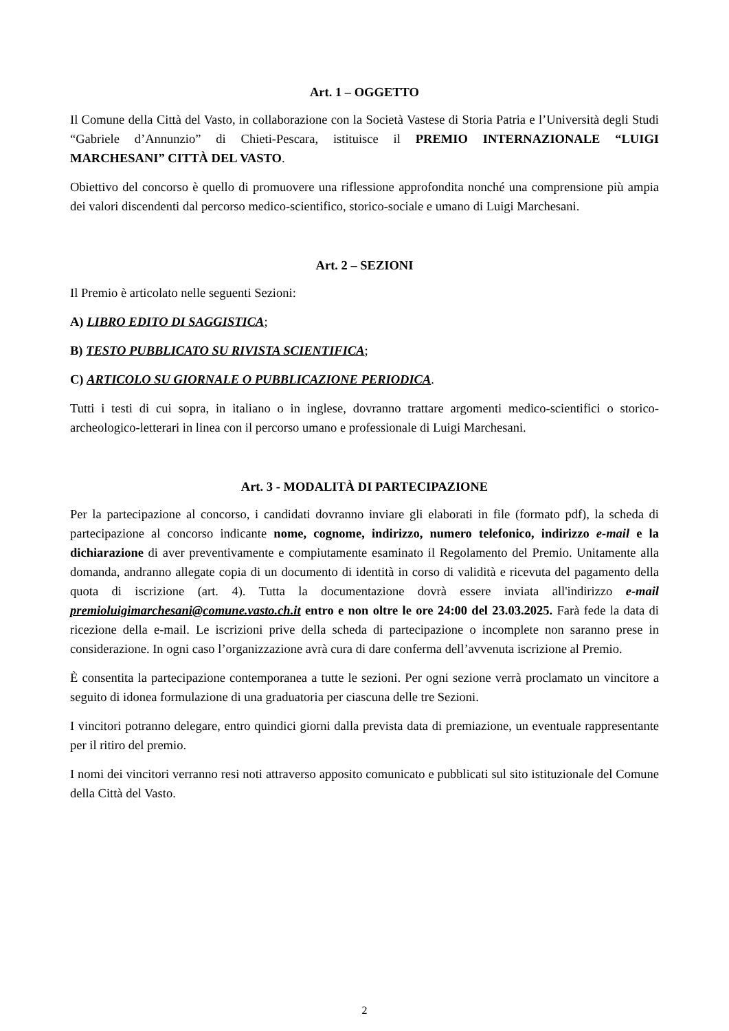Art. 1 – OGGETTO
Il Comune della Città del Vasto, in collaborazione con la Società Vastese di Storia Patria e l’Università degli Studi “Gabriele d’Annunzio” di Chieti-Pescara, istituisce il PREMIO INTERNAZIONALE “LUIGI MARCHESANI” CITTÀ DEL VASTO.
Obiettivo del concorso è quello di promuovere una riflessione approfondita nonché una comprensione più ampia dei valori discendenti dal percorso medico-scientifico, storico-sociale e umano di Luigi Marchesani.
Art. 2 – SEZIONI
Il Premio è articolato nelle seguenti Sezioni:
A) LIBRO EDITO DI SAGGISTICA;
B) TESTO PUBBLICATO SU RIVISTA SCIENTIFICA;
C) ARTICOLO SU GIORNALE O PUBBLICAZIONE PERIODICA.
Tutti i testi di cui sopra, in italiano o in inglese, dovranno trattare argomenti medico-scientifici o storico-archeologico-letterari in linea con il percorso umano e professionale di Luigi Marchesani.
Art. 3 - MODALITÀ DI PARTECIPAZIONE
Per la partecipazione al concorso, i candidati dovranno inviare gli elaborati in file (formato pdf), la scheda di partecipazione al concorso indicante nome, cognome, indirizzo, numero telefonico, indirizzo e-mail e la dichiarazione di aver preventivamente e compiutamente esaminato il Regolamento del Premio. Unitamente alla domanda, andranno allegate copia di un documento di identità in corso di validità e ricevuta del pagamento della quota di iscrizione (art. 4). Tutta la documentazione dovrà essere inviata all'indirizzo e-mail premioluigimarchesani@comune.vasto.ch.it entro e non oltre le ore 24:00 del 23.03.2025. Farà fede la data di ricezione della e-mail. Le iscrizioni prive della scheda di partecipazione o incomplete non saranno prese in considerazione. In ogni caso l’organizzazione avrà cura di dare conferma dell’avvenuta iscrizione al Premio.
È consentita la partecipazione contemporanea a tutte le sezioni. Per ogni sezione verrà proclamato un vincitore a seguito di idonea formulazione di una graduatoria per ciascuna delle tre Sezioni.
I vincitori potranno delegare, entro quindici giorni dalla prevista data di premiazione, un eventuale rappresentante per il ritiro del premio.
I nomi dei vincitori verranno resi noti attraverso apposito comunicato e pubblicati sul sito istituzionale del Comune della Città del Vasto.
2